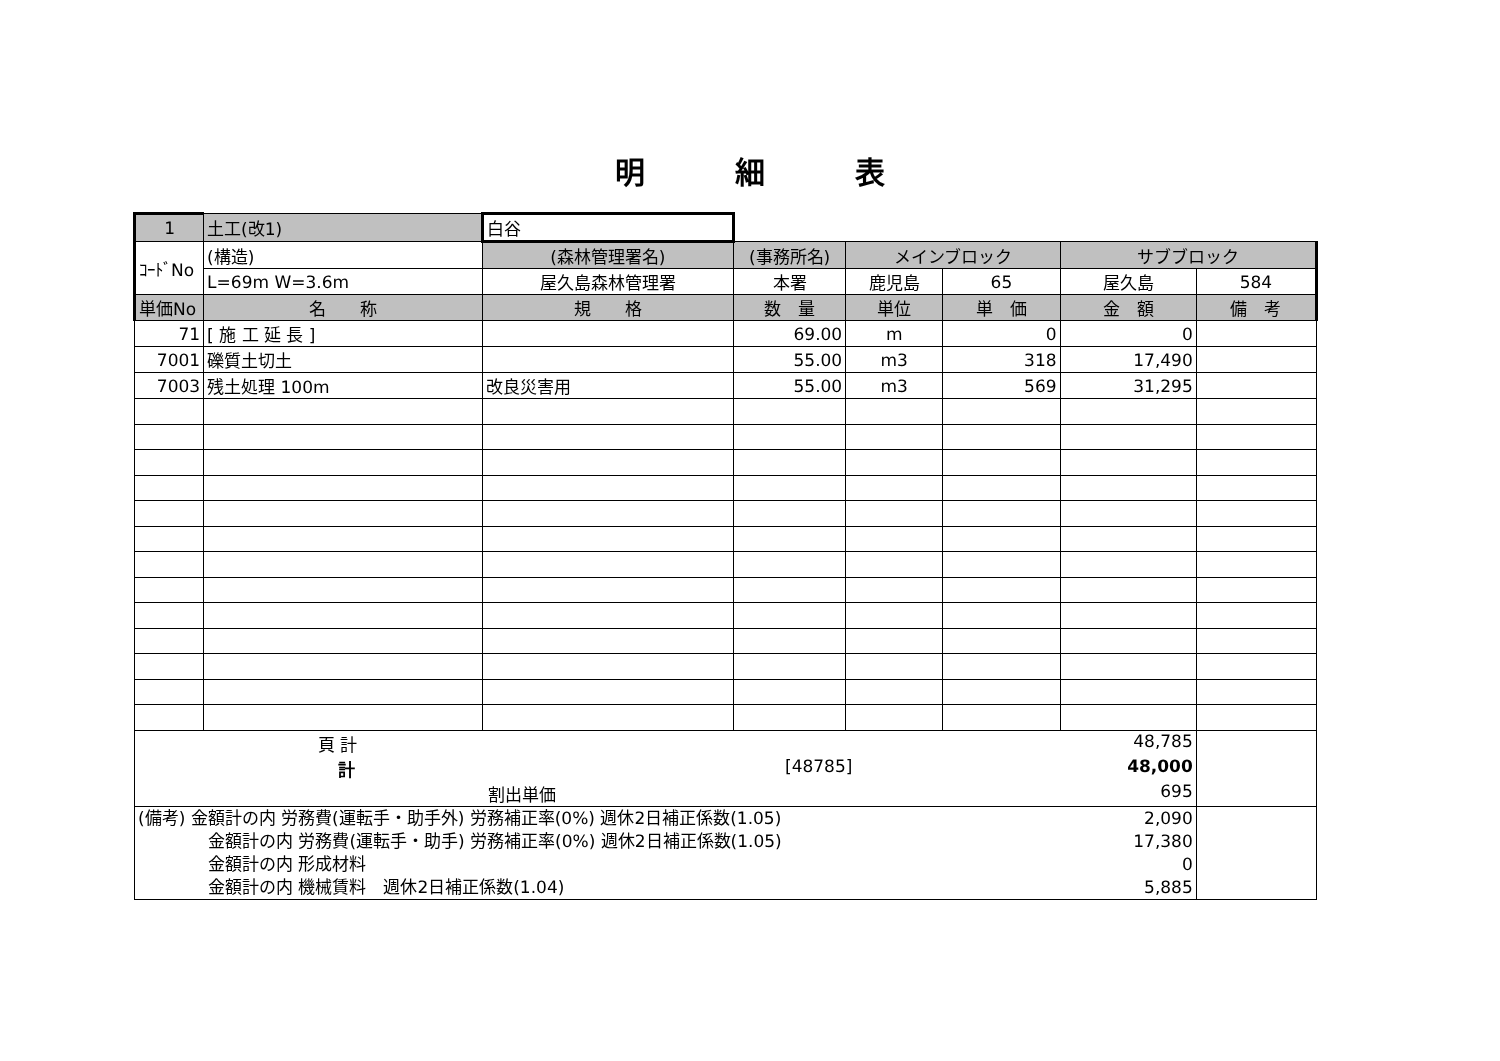明細表
| 1 | 土工(改1) | 白谷 | | | | | |
| ｺｰﾄﾞNo | (構造) | (森林管理署名) | (事務所名) | メインブロック | | サブブロック | |
| | L=69m W=3.6m | 屋久島森林管理署 | 本署 | 鹿児島 | 65 | 屋久島 | 584 |
| 単価No | 名 称 | 規 格 | 数 量 | 単位 | 単 価 | 金 額 | 備 考 |
| 71 | [ 施 工 延 長 ] | | 69.00 | m | 0 | 0 | |
| 7001 | 礫質土切土 | | 55.00 | m3 | 318 | 17,490 | |
| 7003 | 残土処理 100m | 改良災害用 | 55.00 | m3 | 569 | 31,295 | |
| 頁 計 48,785 計 [48785] 48,000 割出単価 695 | | | | | | | |
| (備考) 金額計の内 労務費(運転手・助手外) 労務補正率(0%) 週休2日補正係数(1.05) 2,090 金額計の内 労務費(運転手・助手) 労務補正率(0%) 週休2日補正係数(1.05) 17,380 金額計の内 形成材料 0 金額計の内 機械賃料 週休2日補正係数(1.04) 5,885 | | | | | | | |